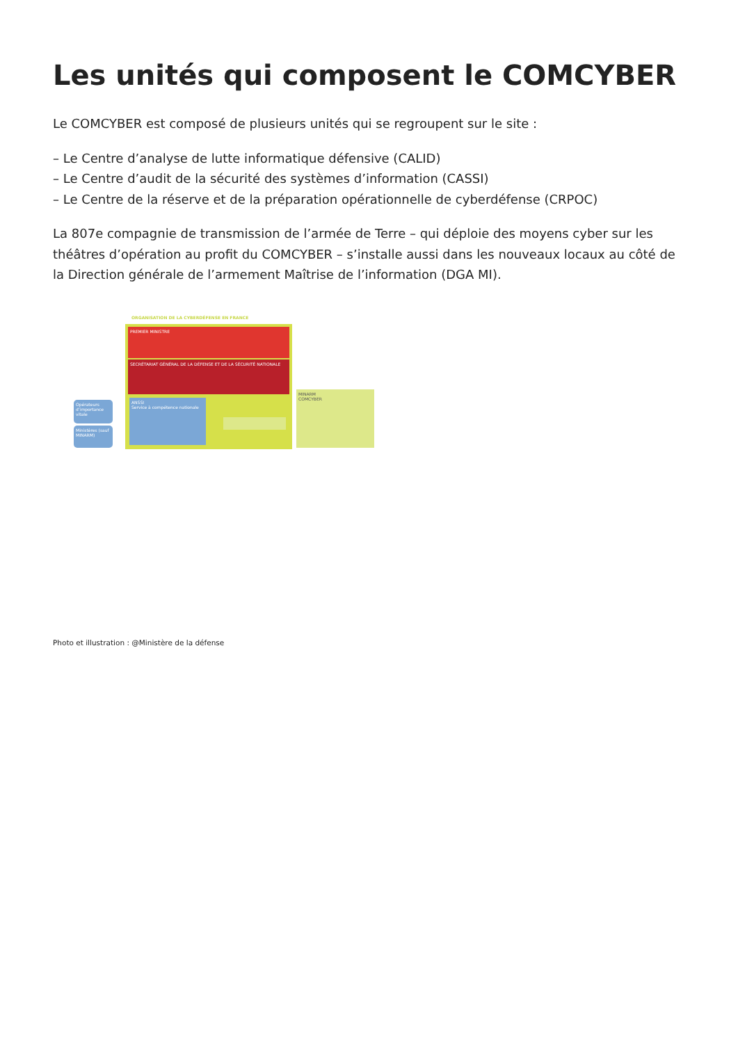Les unités qui composent le COMCYBER
Le COMCYBER est composé de plusieurs unités qui se regroupent sur le site :
– Le Centre d’analyse de lutte informatique défensive (CALID)
– Le Centre d’audit de la sécurité des systèmes d’information (CASSI)
– Le Centre de la réserve et de la préparation opérationnelle de cyberdéfense (CRPOC)
La 807e compagnie de transmission de l’armée de Terre – qui déploie des moyens cyber sur les théâtres d’opération au profit du COMCYBER – s’installe aussi dans les nouveaux locaux au côté de la Direction générale de l’armement Maîtrise de l’information (DGA MI).
ORGANISATION DE LA CYBERDÉFENSE EN FRANCE
PREMIER MINISTRE
SECRÉTARIAT GÉNÉRAL DE LA DÉFENSE ET DE LA SÉCURITÉ NATIONALE
ANSSI
Service à compétence nationale
Opérateurs d’importance vitale
Ministères (sauf MINARM)
MINARM
COMCYBER
Photo et illustration : @Ministère de la défense